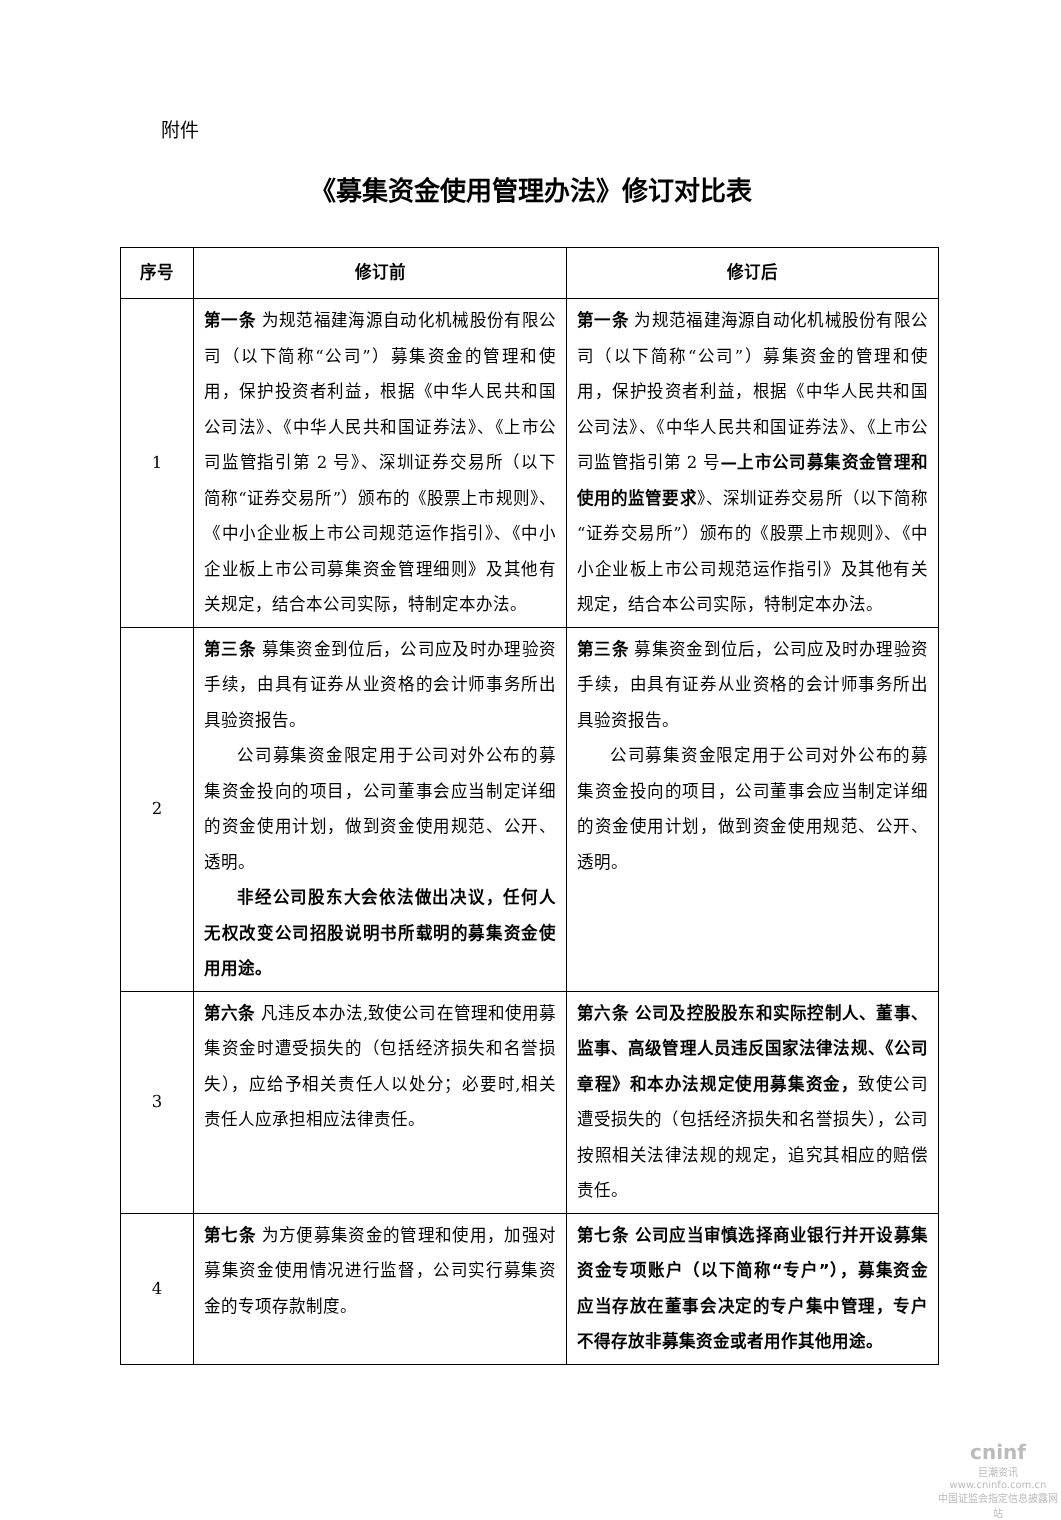附件
《募集资金使用管理办法》修订对比表
| 序号 | 修订前 | 修订后 |
| --- | --- | --- |
| 1 | 第一条 为规范福建海源自动化机械股份有限公司（以下简称“公司”）募集资金的管理和使用，保护投资者利益，根据《中华人民共和国公司法》、《中华人民共和国证券法》、《上市公司监管指引第 2 号》、深圳证券交易所（以下简称“证券交易所”）颁布的《股票上市规则》、《中小企业板上市公司规范运作指引》、《中小企业板上市公司募集资金管理细则》及其他有关规定，结合本公司实际，特制定本办法。 | 第一条 为规范福建海源自动化机械股份有限公司（以下简称“公司”）募集资金的管理和使用，保护投资者利益，根据《中华人民共和国公司法》、《中华人民共和国证券法》、《上市公司监管指引第 2 号 —上市公司募集资金管理和使用的监管要求 》、深圳证券交易所（以下简称“证券交易所”）颁布的《股票上市规则》、《中小企业板上市公司规范运作指引》及其他有关规定，结合本公司实际，特制定本办法。 |
| 2 | 第三条 募集资金到位后，公司应及时办理验资手续，由具有证券从业资格的会计师事务所出具验资报告。 公司募集资金限定用于公司对外公布的募集资金投向的项目，公司董事会应当制定详细的资金使用计划，做到资金使用规范、公开、透明。 非经公司股东大会依法做出决议，任何人无权改变公司招股说明书所载明的募集资金使用用途。 | 第三条 募集资金到位后，公司应及时办理验资手续，由具有证券从业资格的会计师事务所出具验资报告。 公司募集资金限定用于公司对外公布的募集资金投向的项目，公司董事会应当制定详细的资金使用计划，做到资金使用规范、公开、透明。 |
| 3 | 第六条 凡违反本办法,致使公司在管理和使用募集资金时遭受损失的（包括经济损失和名誉损失），应给予相关责任人以处分；必要时,相关责任人应承担相应法律责任。 | 第六条 公司及控股股东和实际控制人、董事、监事、高级管理人员违反国家法律法规、《公司章程》和本办法规定使用募集资金， 致使公司遭受损失的（包括经济损失和名誉损失），公司按照相关法律法规的规定，追究其相应的赔偿责任。 |
| 4 | 第七条 为方便募集资金的管理和使用，加强对募集资金使用情况进行监督，公司实行募集资金的专项存款制度。 | 第七条 公司应当审慎选择商业银行并开设募集资金专项账户（以下简称“专户”），募集资金应当存放在董事会决定的专户集中管理，专户不得存放非募集资金或者用作其他用途。 |
cninf
巨潮资讯
www.cninfo.com.cn
中国证监会指定信息披露网站